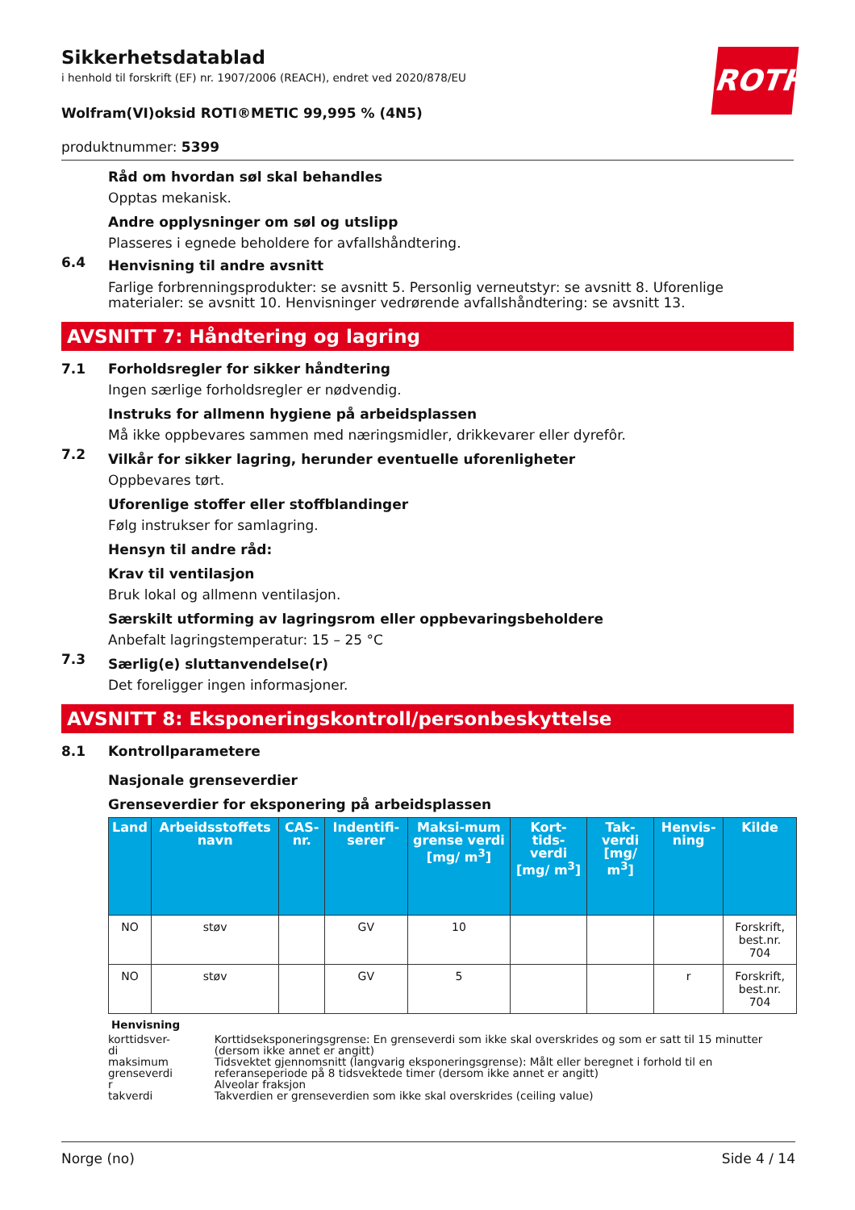Sikkerhetsdatablad
i henhold til forskrift (EF) nr. 1907/2006 (REACH), endret ved 2020/878/EU
ROTH
Wolfram(VI)oksid ROTI®METIC 99,995 % (4N5)
produktnummer: 5399
Råd om hvordan søl skal behandles
Opptas mekanisk.
Andre opplysninger om søl og utslipp
Plasseres i egnede beholdere for avfallshåndtering.
6.4
Henvisning til andre avsnitt
Farlige forbrenningsprodukter: se avsnitt 5. Personlig verneutstyr: se avsnitt 8. Uforenlige materialer: se avsnitt 10. Henvisninger vedrørende avfallshåndtering: se avsnitt 13.
AVSNITT 7: Håndtering og lagring
7.1 Forholdsregler for sikker håndtering
Ingen særlige forholdsregler er nødvendig.
Instruks for allmenn hygiene på arbeidsplassen
Må ikke oppbevares sammen med næringsmidler, drikkevarer eller dyrefôr.
7.2
Vilkår for sikker lagring, herunder eventuelle uforenligheter
Oppbevares tørt.
Uforenlige stoffer eller stoffblandinger
Følg instrukser for samlagring.
Hensyn til andre råd:
Krav til ventilasjon
Bruk lokal og allmenn ventilasjon.
Særskilt utforming av lagringsrom eller oppbevaringsbeholdere
Anbefalt lagringstemperatur: 15 – 25 °C
7.3
Særlig(e) sluttanvendelse(r)
Det foreligger ingen informasjoner.
AVSNITT 8: Eksponeringskontroll/personbeskyttelse
8.1 Kontrollparametere
Nasjonale grenseverdier
Grenseverdier for eksponering på arbeidsplassen
| Land | Arbeidsstoffets navn | CAS-nr. | Indentifi-serer | Maksi-mum grense verdi [mg/ m<sup>3</sup>] | Kort-tids-verdi [mg/ m<sup>3</sup>] | Tak-verdi [mg/ m<sup>3</sup>] | Henvis-ning | Kilde |
| --- | --- | --- | --- | --- | --- | --- | --- | --- |
| NO | støv | | GV | 10 | | | | Forskrift, best.nr. 704 |
| NO | støv | | GV | 5 | | | r | Forskrift, best.nr. 704 |
Henvisning
| korttidsver- di | Korttidseksponeringsgrense: En grenseverdi som ikke skal overskrides og som er satt til 15 minutter (dersom ikke annet er angitt) |
| maksimum grenseverdi | Tidsvektet gjennomsnitt (langvarig eksponeringsgrense): Målt eller beregnet i forhold til en referanseperiode på 8 tidsvektede timer (dersom ikke annet er angitt) |
| r | Alveolar fraksjon |
| takverdi | Takverdien er grenseverdien som ikke skal overskrides (ceiling value) |
Norge (no) Side 4 / 14